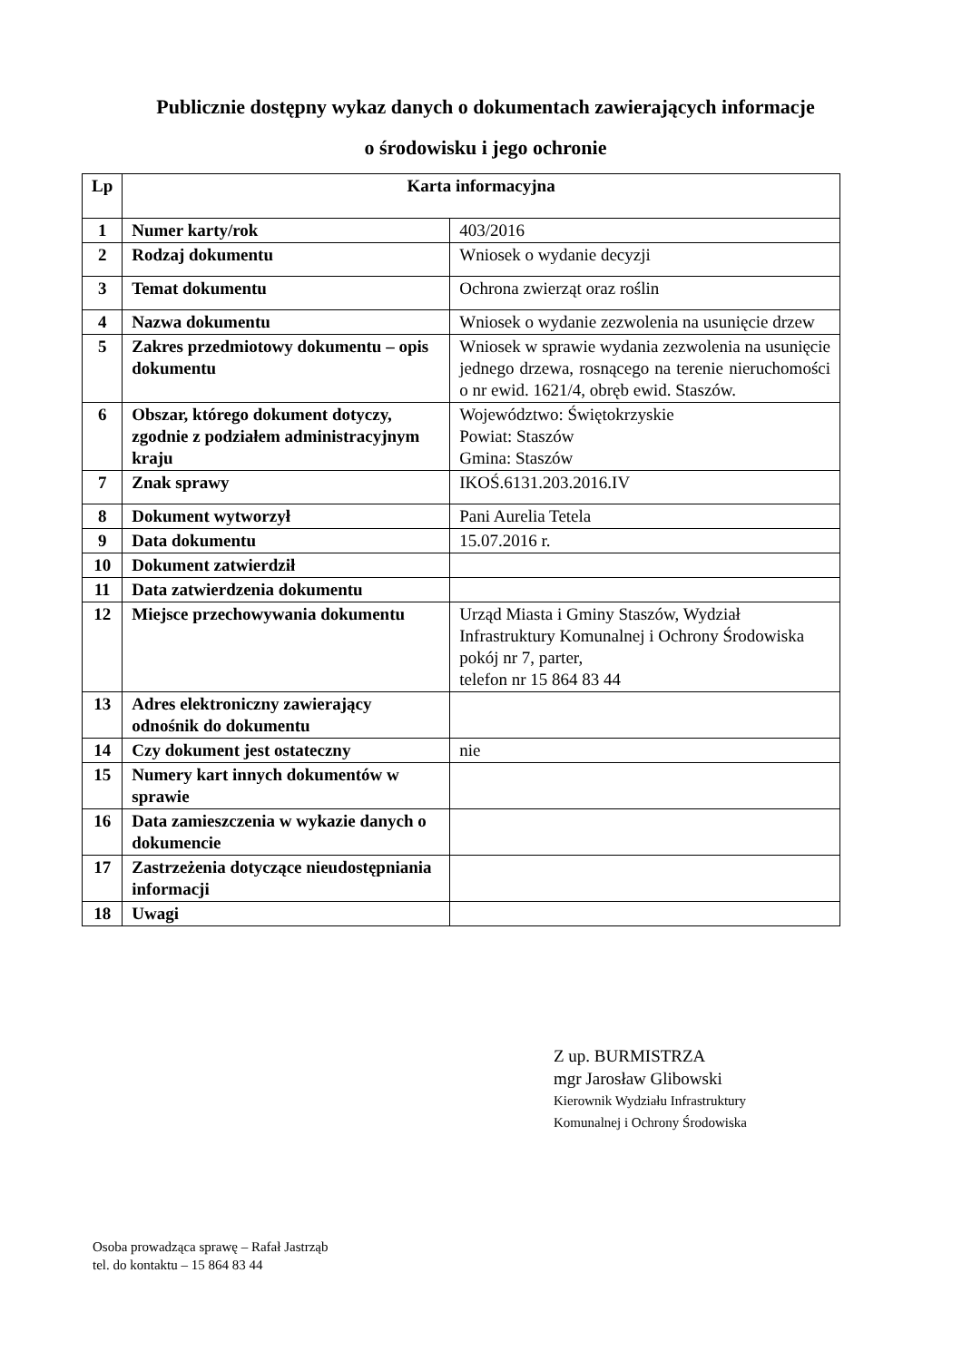Publicznie dostępny wykaz danych o dokumentach zawierających informacje
o środowisku i jego ochronie
| Lp | Karta informacyjna | |
| --- | --- | --- |
| 1 | Numer karty/rok | 403/2016 |
| 2 | Rodzaj dokumentu | Wniosek o wydanie decyzji |
| 3 | Temat dokumentu | Ochrona zwierząt oraz roślin |
| 4 | Nazwa dokumentu | Wniosek o wydanie zezwolenia na usunięcie drzew |
| 5 | Zakres przedmiotowy dokumentu – opis dokumentu | Wniosek w sprawie wydania zezwolenia na usunięcie jednego drzewa, rosnącego na terenie nieruchomości o nr ewid. 1621/4, obręb ewid. Staszów. |
| 6 | Obszar, którego dokument dotyczy, zgodnie z podziałem administracyjnym kraju | Województwo: Świętokrzyskie Powiat: Staszów Gmina: Staszów |
| 7 | Znak sprawy | IKOŚ.6131.203.2016.IV |
| 8 | Dokument wytworzył | Pani Aurelia Tetela |
| 9 | Data dokumentu | 15.07.2016 r. |
| 10 | Dokument zatwierdził | |
| 11 | Data zatwierdzenia dokumentu | |
| 12 | Miejsce przechowywania dokumentu | Urząd Miasta i Gminy Staszów, Wydział Infrastruktury Komunalnej i Ochrony Środowiska pokój nr 7, parter, telefon nr 15 864 83 44 |
| 13 | Adres elektroniczny zawierający odnośnik do dokumentu | |
| 14 | Czy dokument jest ostateczny | nie |
| 15 | Numery kart innych dokumentów w sprawie | |
| 16 | Data zamieszczenia w wykazie danych o dokumencie | |
| 17 | Zastrzeżenia dotyczące nieudostępniania informacji | |
| 18 | Uwagi | |
Z up. BURMISTRZA
mgr Jarosław Glibowski
Kierownik Wydziału Infrastruktury
Komunalnej i Ochrony Środowiska
Osoba prowadząca sprawę – Rafał Jastrząb
tel. do kontaktu – 15 864 83 44